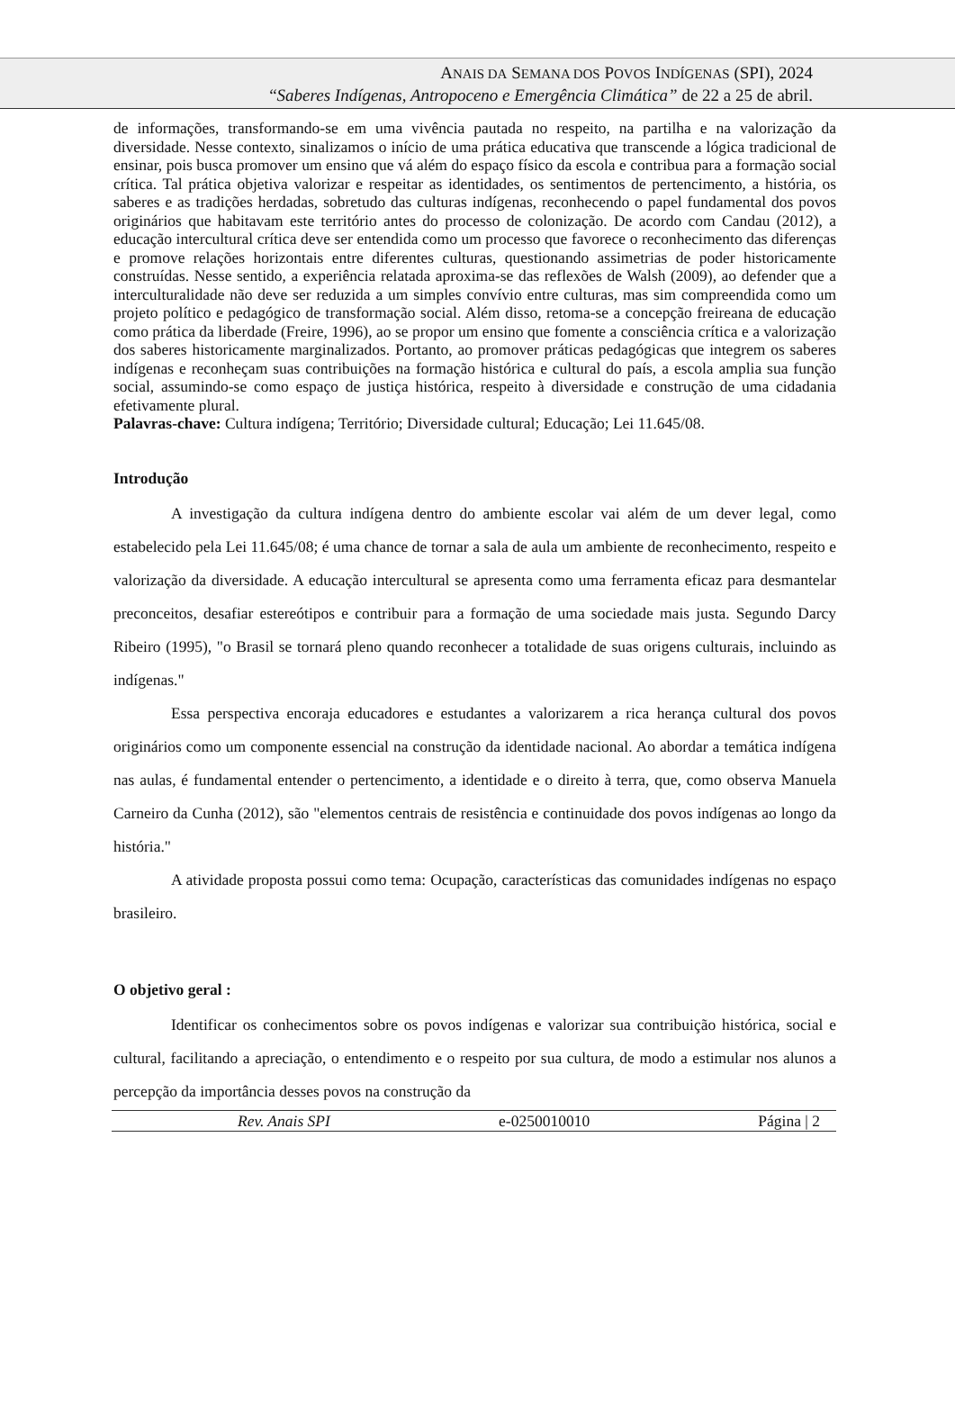ANAIS DA SEMANA DOS POVOS INDÍGENAS (SPI), 2024
“Saberes Indígenas, Antropoceno e Emergência Climática” de 22 a 25 de abril.
de informações, transformando-se em uma vivência pautada no respeito, na partilha e na valorização da diversidade. Nesse contexto, sinalizamos o início de uma prática educativa que transcende a lógica tradicional de ensinar, pois busca promover um ensino que vá além do espaço físico da escola e contribua para a formação social crítica. Tal prática objetiva valorizar e respeitar as identidades, os sentimentos de pertencimento, a história, os saberes e as tradições herdadas, sobretudo das culturas indígenas, reconhecendo o papel fundamental dos povos originários que habitavam este território antes do processo de colonização. De acordo com Candau (2012), a educação intercultural crítica deve ser entendida como um processo que favorece o reconhecimento das diferenças e promove relações horizontais entre diferentes culturas, questionando assimetrias de poder historicamente construídas. Nesse sentido, a experiência relatada aproxima-se das reflexões de Walsh (2009), ao defender que a interculturalidade não deve ser reduzida a um simples convívio entre culturas, mas sim compreendida como um projeto político e pedagógico de transformação social. Além disso, retoma-se a concepção freireana de educação como prática da liberdade (Freire, 1996), ao se propor um ensino que fomente a consciência crítica e a valorização dos saberes historicamente marginalizados. Portanto, ao promover práticas pedagógicas que integrem os saberes indígenas e reconheçam suas contribuições na formação histórica e cultural do país, a escola amplia sua função social, assumindo-se como espaço de justiça histórica, respeito à diversidade e construção de uma cidadania efetivamente plural.
Palavras-chave: Cultura indígena; Território; Diversidade cultural; Educação; Lei 11.645/08.
Introdução
A investigação da cultura indígena dentro do ambiente escolar vai além de um dever legal, como estabelecido pela Lei 11.645/08; é uma chance de tornar a sala de aula um ambiente de reconhecimento, respeito e valorização da diversidade. A educação intercultural se apresenta como uma ferramenta eficaz para desmantelar preconceitos, desafiar estereótipos e contribuir para a formação de uma sociedade mais justa. Segundo Darcy Ribeiro (1995), "o Brasil se tornará pleno quando reconhecer a totalidade de suas origens culturais, incluindo as indígenas."
Essa perspectiva encoraja educadores e estudantes a valorizarem a rica herança cultural dos povos originários como um componente essencial na construção da identidade nacional. Ao abordar a temática indígena nas aulas, é fundamental entender o pertencimento, a identidade e o direito à terra, que, como observa Manuela Carneiro da Cunha (2012), são "elementos centrais de resistência e continuidade dos povos indígenas ao longo da história."
A atividade proposta possui como tema: Ocupação, características das comunidades indígenas no espaço brasileiro.
O objetivo geral :
Identificar os conhecimentos sobre os povos indígenas e valorizar sua contribuição histórica, social e cultural, facilitando a apreciação, o entendimento e o respeito por sua cultura, de modo a estimular nos alunos a percepção da importância desses povos na construção da
Rev. Anais SPI e-0250010010 Página | 2